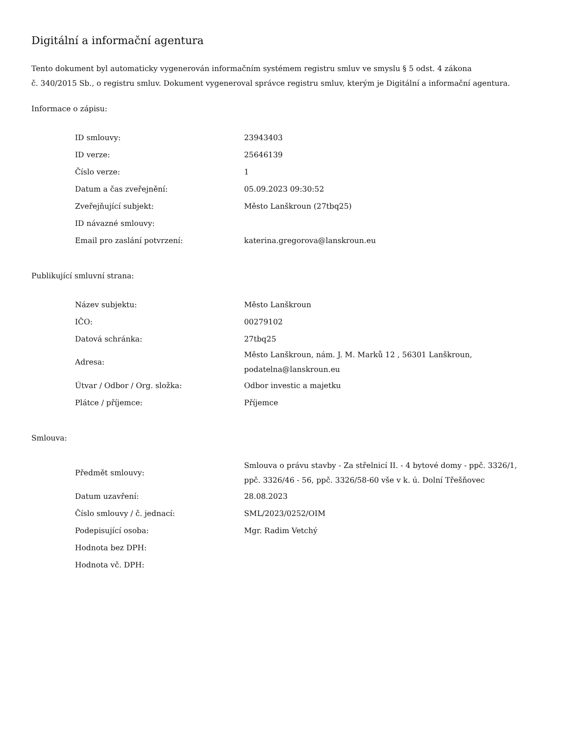Digitální a informační agentura
Tento dokument byl automaticky vygenerován informačním systémem registru smluv ve smyslu § 5 odst. 4 zákona
č. 340/2015 Sb., o registru smluv. Dokument vygeneroval správce registru smluv, kterým je Digitální a informační agentura.
Informace o zápisu:
| ID smlouvy: | 23943403 |
| ID verze: | 25646139 |
| Číslo verze: | 1 |
| Datum a čas zveřejnění: | 05.09.2023 09:30:52 |
| Zveřejňující subjekt: | Město Lanškroun (27tbq25) |
| ID návazné smlouvy: | |
| Email pro zaslání potvrzení: | katerina.gregorova@lanskroun.eu |
Publikující smluvní strana:
| Název subjektu: | Město Lanškroun |
| IČO: | 00279102 |
| Datová schránka: | 27tbq25 |
| Adresa: | Město Lanškroun, nám. J. M. Marků 12 , 56301 Lanškroun, podatelna@lanskroun.eu |
| Útvar / Odbor / Org. složka: | Odbor investic a majetku |
| Plátce / příjemce: | Příjemce |
Smlouva:
| Předmět smlouvy: | Smlouva o právu stavby - Za střelnicí II. - 4 bytové domy - ppč. 3326/1, ppč. 3326/46 - 56, ppč. 3326/58-60 vše v k. ú. Dolní Třešňovec |
| Datum uzavření: | 28.08.2023 |
| Číslo smlouvy / č. jednací: | SML/2023/0252/OIM |
| Podepisující osoba: | Mgr. Radim Vetchý |
| Hodnota bez DPH: | |
| Hodnota vč. DPH: | |